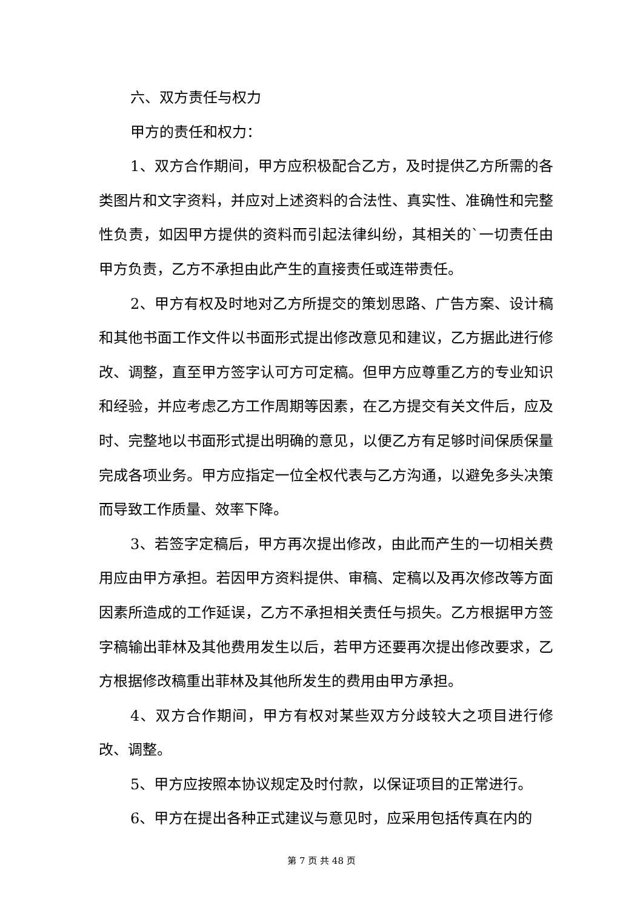六、双方责任与权力
甲方的责任和权力：
1、双方合作期间，甲方应积极配合乙方，及时提供乙方所需的各类图片和文字资料，并应对上述资料的合法性、真实性、准确性和完整性负责，如因甲方提供的资料而引起法律纠纷，其相关的`一切责任由甲方负责，乙方不承担由此产生的直接责任或连带责任。
2、甲方有权及时地对乙方所提交的策划思路、广告方案、设计稿和其他书面工作文件以书面形式提出修改意见和建议，乙方据此进行修改、调整，直至甲方签字认可方可定稿。但甲方应尊重乙方的专业知识和经验，并应考虑乙方工作周期等因素，在乙方提交有关文件后，应及时、完整地以书面形式提出明确的意见，以便乙方有足够时间保质保量完成各项业务。甲方应指定一位全权代表与乙方沟通，以避免多头决策而导致工作质量、效率下降。
3、若签字定稿后，甲方再次提出修改，由此而产生的一切相关费用应由甲方承担。若因甲方资料提供、审稿、定稿以及再次修改等方面因素所造成的工作延误，乙方不承担相关责任与损失。乙方根据甲方签字稿输出菲林及其他费用发生以后，若甲方还要再次提出修改要求，乙方根据修改稿重出菲林及其他所发生的费用由甲方承担。
4、双方合作期间，甲方有权对某些双方分歧较大之项目进行修改、调整。
5、甲方应按照本协议规定及时付款，以保证项目的正常进行。
6、甲方在提出各种正式建议与意见时，应采用包括传真在内的
第 7 页 共 48 页